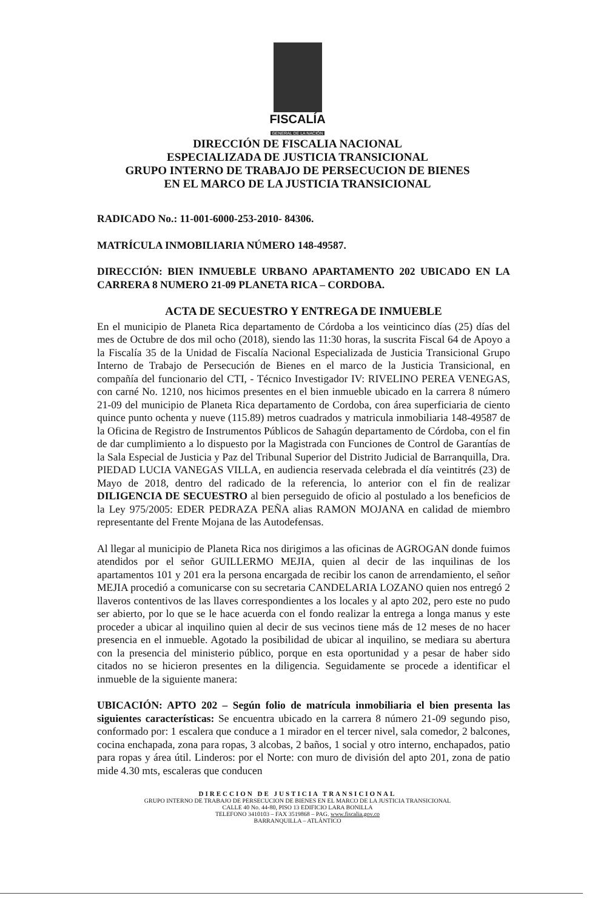FISCALÍA
GENERAL DE LA NACIÓN
DIRECCIÓN DE FISCALIA NACIONAL
ESPECIALIZADA DE JUSTICIA TRANSICIONAL
GRUPO INTERNO DE TRABAJO DE PERSECUCION DE BIENES
EN EL MARCO DE LA JUSTICIA TRANSICIONAL
RADICADO No.: 11-001-6000-253-2010- 84306.
MATRÍCULA INMOBILIARIA NÚMERO 148-49587.
DIRECCIÓN: BIEN INMUEBLE URBANO APARTAMENTO 202 UBICADO EN LA CARRERA 8 NUMERO 21-09 PLANETA RICA – CORDOBA.
ACTA DE SECUESTRO Y ENTREGA DE INMUEBLE
En el municipio de Planeta Rica departamento de Córdoba a los veinticinco días (25) días del mes de Octubre de dos mil ocho (2018), siendo las 11:30 horas, la suscrita Fiscal 64 de Apoyo a la Fiscalía 35 de la Unidad de Fiscalía Nacional Especializada de Justicia Transicional Grupo Interno de Trabajo de Persecución de Bienes en el marco de la Justicia Transicional, en compañía del funcionario del CTI, - Técnico Investigador IV: RIVELINO PEREA VENEGAS, con carné No. 1210, nos hicimos presentes en el bien inmueble ubicado en la carrera 8 número 21-09 del municipio de Planeta Rica departamento de Cordoba, con área superficiaria de ciento quince punto ochenta y nueve (115.89) metros cuadrados y matricula inmobiliaria 148-49587 de la Oficina de Registro de Instrumentos Públicos de Sahagún departamento de Córdoba, con el fin de dar cumplimiento a lo dispuesto por la Magistrada con Funciones de Control de Garantías de la Sala Especial de Justicia y Paz del Tribunal Superior del Distrito Judicial de Barranquilla, Dra. PIEDAD LUCIA VANEGAS VILLA, en audiencia reservada celebrada el día veintitrés (23) de Mayo de 2018, dentro del radicado de la referencia, lo anterior con el fin de realizar DILIGENCIA DE SECUESTRO al bien perseguido de oficio al postulado a los beneficios de la Ley 975/2005: EDER PEDRAZA PEÑA alias RAMON MOJANA en calidad de miembro representante del Frente Mojana de las Autodefensas.
Al llegar al municipio de Planeta Rica nos dirigimos a las oficinas de AGROGAN donde fuimos atendidos por el señor GUILLERMO MEJIA, quien al decir de las inquilinas de los apartamentos 101 y 201 era la persona encargada de recibir los canon de arrendamiento, el señor MEJIA procedió a comunicarse con su secretaria CANDELARIA LOZANO quien nos entregó 2 llaveros contentivos de las llaves correspondientes a los locales y al apto 202, pero este no pudo ser abierto, por lo que se le hace acuerda con el fondo realizar la entrega a longa manus y este proceder a ubicar al inquilino quien al decir de sus vecinos tiene más de 12 meses de no hacer presencia en el inmueble. Agotado la posibilidad de ubicar al inquilino, se mediara su abertura con la presencia del ministerio público, porque en esta oportunidad y a pesar de haber sido citados no se hicieron presentes en la diligencia. Seguidamente se procede a identificar el inmueble de la siguiente manera:
UBICACIÓN: APTO 202 – Según folio de matrícula inmobiliaria el bien presenta las siguientes características: Se encuentra ubicado en la carrera 8 número 21-09 segundo piso, conformado por: 1 escalera que conduce a 1 mirador en el tercer nivel, sala comedor, 2 balcones, cocina enchapada, zona para ropas, 3 alcobas, 2 baños, 1 social y otro interno, enchapados, patio para ropas y área útil. Linderos: por el Norte: con muro de división del apto 201, zona de patio mide 4.30 mts, escaleras que conducen
DIRECCION DE JUSTICIA TRANSICIONAL
GRUPO INTERNO DE TRABAJO DE PERSECUCION DE BIENES EN EL MARCO DE LA JUSTICIA TRANSICIONAL
CALLE 40 No. 44-80, PISO 13 EDIFICIO LARA BONILLA
TELEFONO 3410103 – FAX 3519868 – PAG. www.fiscalia.gov.co
BARRANQUILLA – ATLÁNTICO